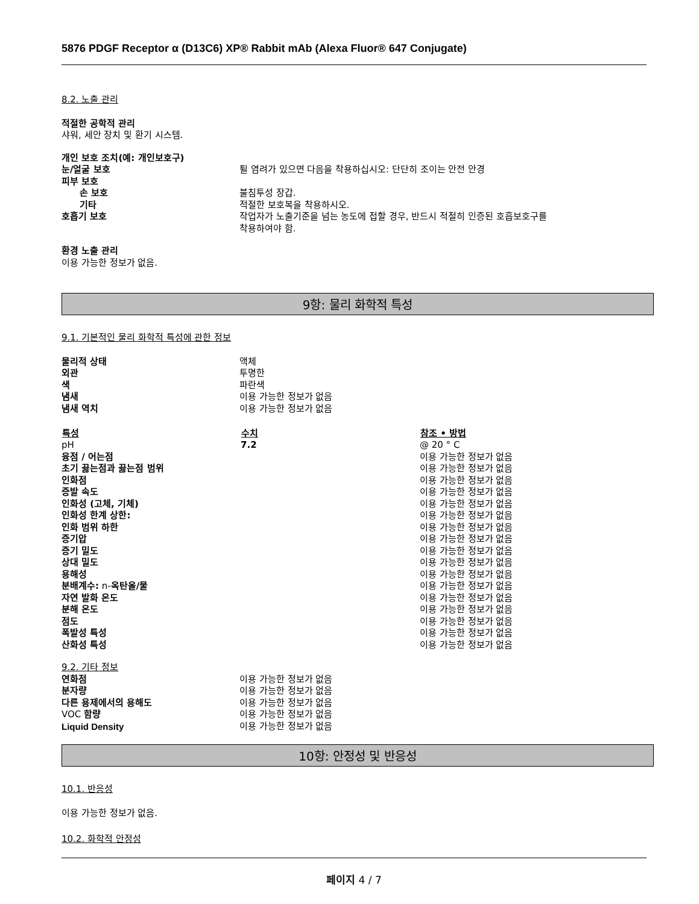5876 PDGF Receptor α (D13C6) XP® Rabbit mAb (Alexa Fluor® 647 Conjugate)
8.2. 노출 관리
적절한 공학적 관리
샤워, 세안 장치 및 환기 시스템.
| 개인 보호 조치(예: 개인보호구) | |
| 눈/얼굴 보호 | 튈 염려가 있으면 다음을 착용하십시오: 단단히 조이는 안전 안경 |
| 피부 보호 | |
| 손 보호 | 불침투성 장갑. |
| 기타 | 적절한 보호복을 착용하시오. |
| 호흡기 보호 | 작업자가 노출기준을 넘는 농도에 접할 경우, 반드시 적절히 인증된 호흡보호구를 착용하여야 함. |
환경 노출 관리
이용 가능한 정보가 없음.
9항: 물리 화학적 특성
9.1. 기본적인 물리 화학적 특성에 관한 정보
| 물리적 상태 | 액체 |
| 외관 | 투명한 |
| 색 | 파란색 |
| 냄새 | 이용 가능한 정보가 없음 |
| 냄새 역치 | 이용 가능한 정보가 없음 |
| 특성 | 수치 | 참조 • 방법 |
| --- | --- | --- |
| pH | 7.2 | @ 20 ° C |
| 융점 / 어는점 | | 이용 가능한 정보가 없음 |
| 초기 끓는점과 끓는점 범위 | | 이용 가능한 정보가 없음 |
| 인화점 | | 이용 가능한 정보가 없음 |
| 증발 속도 | | 이용 가능한 정보가 없음 |
| 인화성 (고체, 기체) | | 이용 가능한 정보가 없음 |
| 인화성 한계 상한: | | 이용 가능한 정보가 없음 |
| 인화 범위 하한 | | 이용 가능한 정보가 없음 |
| 증기압 | | 이용 가능한 정보가 없음 |
| 증기 밀도 | | 이용 가능한 정보가 없음 |
| 상대 밀도 | | 이용 가능한 정보가 없음 |
| 용해성 | | 이용 가능한 정보가 없음 |
| 분배계수: n- 옥탄올/물 | | 이용 가능한 정보가 없음 |
| 자연 발화 온도 | | 이용 가능한 정보가 없음 |
| 분해 온도 | | 이용 가능한 정보가 없음 |
| 점도 | | 이용 가능한 정보가 없음 |
| 폭발성 특성 | | 이용 가능한 정보가 없음 |
| 산화성 특성 | | 이용 가능한 정보가 없음 |
9.2. 기타 정보
| 연화점 | 이용 가능한 정보가 없음 |
| 분자량 | 이용 가능한 정보가 없음 |
| 다른 용제에서의 용해도 | 이용 가능한 정보가 없음 |
| VOC 함량 | 이용 가능한 정보가 없음 |
| Liquid Density | 이용 가능한 정보가 없음 |
10항: 안정성 및 반응성
10.1. 반응성
이용 가능한 정보가 없음.
10.2. 화학적 안정성
페이지 4 / 7